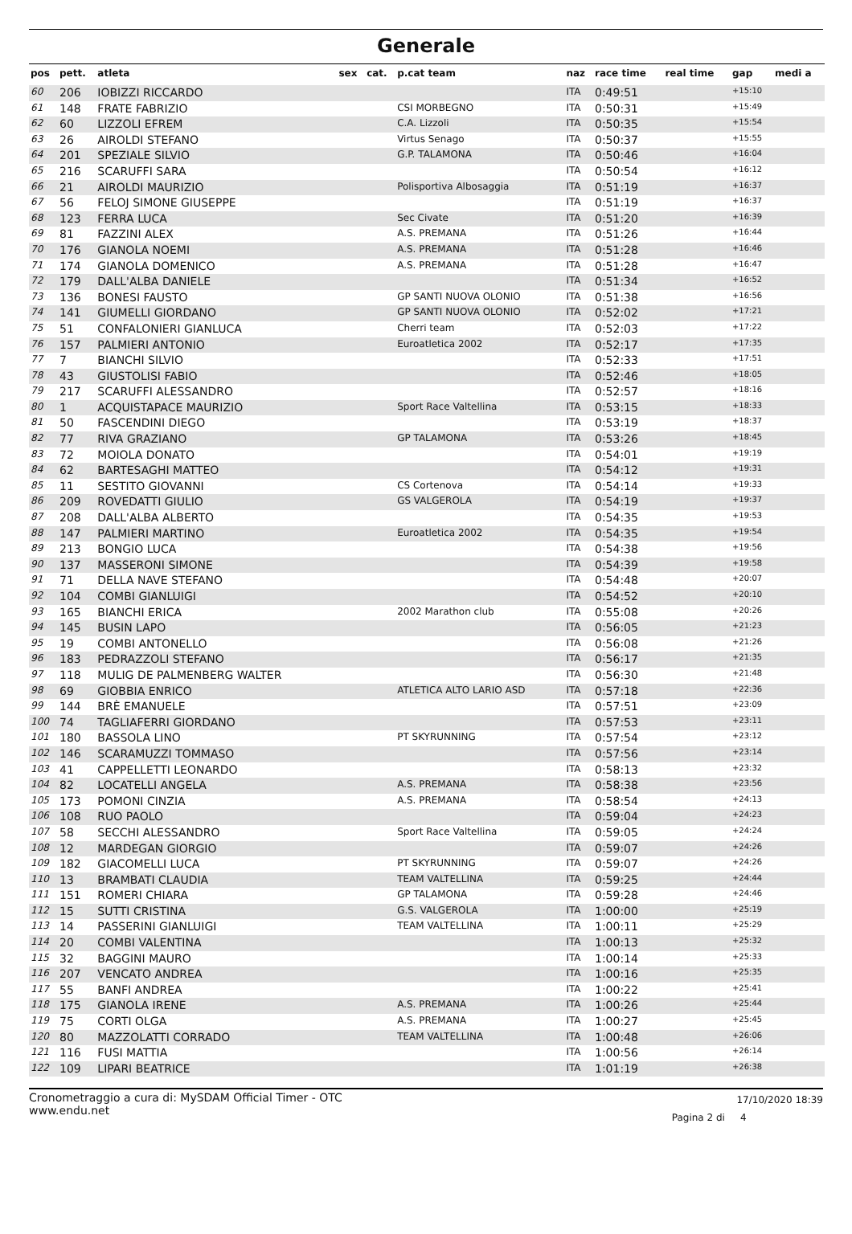Generale
| pos | pett. | atleta | sex | cat. | p.cat team | naz | race time | real time | gap | medi a |
| --- | --- | --- | --- | --- | --- | --- | --- | --- | --- | --- |
| 60 | 206 | IOBIZZI RICCARDO | | | | ITA | 0:49:51 | | +15:10 | |
| 61 | 148 | FRATE FABRIZIO | | | CSI MORBEGNO | ITA | 0:50:31 | | +15:49 | |
| 62 | 60 | LIZZOLI EFREM | | | C.A. Lizzoli | ITA | 0:50:35 | | +15:54 | |
| 63 | 26 | AIROLDI STEFANO | | | Virtus Senago | ITA | 0:50:37 | | +15:55 | |
| 64 | 201 | SPEZIALE SILVIO | | | G.P. TALAMONA | ITA | 0:50:46 | | +16:04 | |
| 65 | 216 | SCARUFFI SARA | | | | ITA | 0:50:54 | | +16:12 | |
| 66 | 21 | AIROLDI MAURIZIO | | | Polisportiva Albosaggia | ITA | 0:51:19 | | +16:37 | |
| 67 | 56 | FELOJ SIMONE GIUSEPPE | | | | ITA | 0:51:19 | | +16:37 | |
| 68 | 123 | FERRA LUCA | | | Sec Civate | ITA | 0:51:20 | | +16:39 | |
| 69 | 81 | FAZZINI ALEX | | | A.S. PREMANA | ITA | 0:51:26 | | +16:44 | |
| 70 | 176 | GIANOLA NOEMI | | | A.S. PREMANA | ITA | 0:51:28 | | +16:46 | |
| 71 | 174 | GIANOLA DOMENICO | | | A.S. PREMANA | ITA | 0:51:28 | | +16:47 | |
| 72 | 179 | DALL'ALBA DANIELE | | | | ITA | 0:51:34 | | +16:52 | |
| 73 | 136 | BONESI FAUSTO | | | GP SANTI NUOVA OLONIO | ITA | 0:51:38 | | +16:56 | |
| 74 | 141 | GIUMELLI GIORDANO | | | GP SANTI NUOVA OLONIO | ITA | 0:52:02 | | +17:21 | |
| 75 | 51 | CONFALONIERI GIANLUCA | | | Cherri team | ITA | 0:52:03 | | +17:22 | |
| 76 | 157 | PALMIERI ANTONIO | | | Euroatletica 2002 | ITA | 0:52:17 | | +17:35 | |
| 77 | 7 | BIANCHI SILVIO | | | | ITA | 0:52:33 | | +17:51 | |
| 78 | 43 | GIUSTOLISI FABIO | | | | ITA | 0:52:46 | | +18:05 | |
| 79 | 217 | SCARUFFI ALESSANDRO | | | | ITA | 0:52:57 | | +18:16 | |
| 80 | 1 | ACQUISTAPACE MAURIZIO | | | Sport Race Valtellina | ITA | 0:53:15 | | +18:33 | |
| 81 | 50 | FASCENDINI DIEGO | | | | ITA | 0:53:19 | | +18:37 | |
| 82 | 77 | RIVA GRAZIANO | | | GP TALAMONA | ITA | 0:53:26 | | +18:45 | |
| 83 | 72 | MOIOLA DONATO | | | | ITA | 0:54:01 | | +19:19 | |
| 84 | 62 | BARTESAGHI MATTEO | | | | ITA | 0:54:12 | | +19:31 | |
| 85 | 11 | SESTITO GIOVANNI | | | CS Cortenova | ITA | 0:54:14 | | +19:33 | |
| 86 | 209 | ROVEDATTI GIULIO | | | GS VALGEROLA | ITA | 0:54:19 | | +19:37 | |
| 87 | 208 | DALL'ALBA ALBERTO | | | | ITA | 0:54:35 | | +19:53 | |
| 88 | 147 | PALMIERI MARTINO | | | Euroatletica 2002 | ITA | 0:54:35 | | +19:54 | |
| 89 | 213 | BONGIO LUCA | | | | ITA | 0:54:38 | | +19:56 | |
| 90 | 137 | MASSERONI SIMONE | | | | ITA | 0:54:39 | | +19:58 | |
| 91 | 71 | DELLA NAVE STEFANO | | | | ITA | 0:54:48 | | +20:07 | |
| 92 | 104 | COMBI GIANLUIGI | | | | ITA | 0:54:52 | | +20:10 | |
| 93 | 165 | BIANCHI ERICA | | | 2002 Marathon club | ITA | 0:55:08 | | +20:26 | |
| 94 | 145 | BUSIN LAPO | | | | ITA | 0:56:05 | | +21:23 | |
| 95 | 19 | COMBI ANTONELLO | | | | ITA | 0:56:08 | | +21:26 | |
| 96 | 183 | PEDRAZZOLI STEFANO | | | | ITA | 0:56:17 | | +21:35 | |
| 97 | 118 | MULIG DE PALMENBERG WALTER | | | | ITA | 0:56:30 | | +21:48 | |
| 98 | 69 | GIOBBIA ENRICO | | | ATLETICA ALTO LARIO ASD | ITA | 0:57:18 | | +22:36 | |
| 99 | 144 | BRÈ EMANUELE | | | | ITA | 0:57:51 | | +23:09 | |
| 100 | 74 | TAGLIAFERRI GIORDANO | | | | ITA | 0:57:53 | | +23:11 | |
| 101 | 180 | BASSOLA LINO | | | PT SKYRUNNING | ITA | 0:57:54 | | +23:12 | |
| 102 | 146 | SCARAMUZZI TOMMASO | | | | ITA | 0:57:56 | | +23:14 | |
| 103 | 41 | CAPPELLETTI LEONARDO | | | | ITA | 0:58:13 | | +23:32 | |
| 104 | 82 | LOCATELLI ANGELA | | | A.S. PREMANA | ITA | 0:58:38 | | +23:56 | |
| 105 | 173 | POMONI CINZIA | | | A.S. PREMANA | ITA | 0:58:54 | | +24:13 | |
| 106 | 108 | RUO PAOLO | | | | ITA | 0:59:04 | | +24:23 | |
| 107 | 58 | SECCHI ALESSANDRO | | | Sport Race Valtellina | ITA | 0:59:05 | | +24:24 | |
| 108 | 12 | MARDEGAN GIORGIO | | | | ITA | 0:59:07 | | +24:26 | |
| 109 | 182 | GIACOMELLI LUCA | | | PT SKYRUNNING | ITA | 0:59:07 | | +24:26 | |
| 110 | 13 | BRAMBATI CLAUDIA | | | TEAM VALTELLINA | ITA | 0:59:25 | | +24:44 | |
| 111 | 151 | ROMERI CHIARA | | | GP TALAMONA | ITA | 0:59:28 | | +24:46 | |
| 112 | 15 | SUTTI CRISTINA | | | G.S. VALGEROLA | ITA | 1:00:00 | | +25:19 | |
| 113 | 14 | PASSERINI GIANLUIGI | | | TEAM VALTELLINA | ITA | 1:00:11 | | +25:29 | |
| 114 | 20 | COMBI VALENTINA | | | | ITA | 1:00:13 | | +25:32 | |
| 115 | 32 | BAGGINI MAURO | | | | ITA | 1:00:14 | | +25:33 | |
| 116 | 207 | VENCATO ANDREA | | | | ITA | 1:00:16 | | +25:35 | |
| 117 | 55 | BANFI ANDREA | | | | ITA | 1:00:22 | | +25:41 | |
| 118 | 175 | GIANOLA IRENE | | | A.S. PREMANA | ITA | 1:00:26 | | +25:44 | |
| 119 | 75 | CORTI OLGA | | | A.S. PREMANA | ITA | 1:00:27 | | +25:45 | |
| 120 | 80 | MAZZOLATTI CORRADO | | | TEAM VALTELLINA | ITA | 1:00:48 | | +26:06 | |
| 121 | 116 | FUSI MATTIA | | | | ITA | 1:00:56 | | +26:14 | |
| 122 | 109 | LIPARI BEATRICE | | | | ITA | 1:01:19 | | +26:38 | |
Cronometraggio a cura di: MySDAM Official Timer - OTC
www.endu.net
17/10/2020 18:39
Pagina 2 di 4